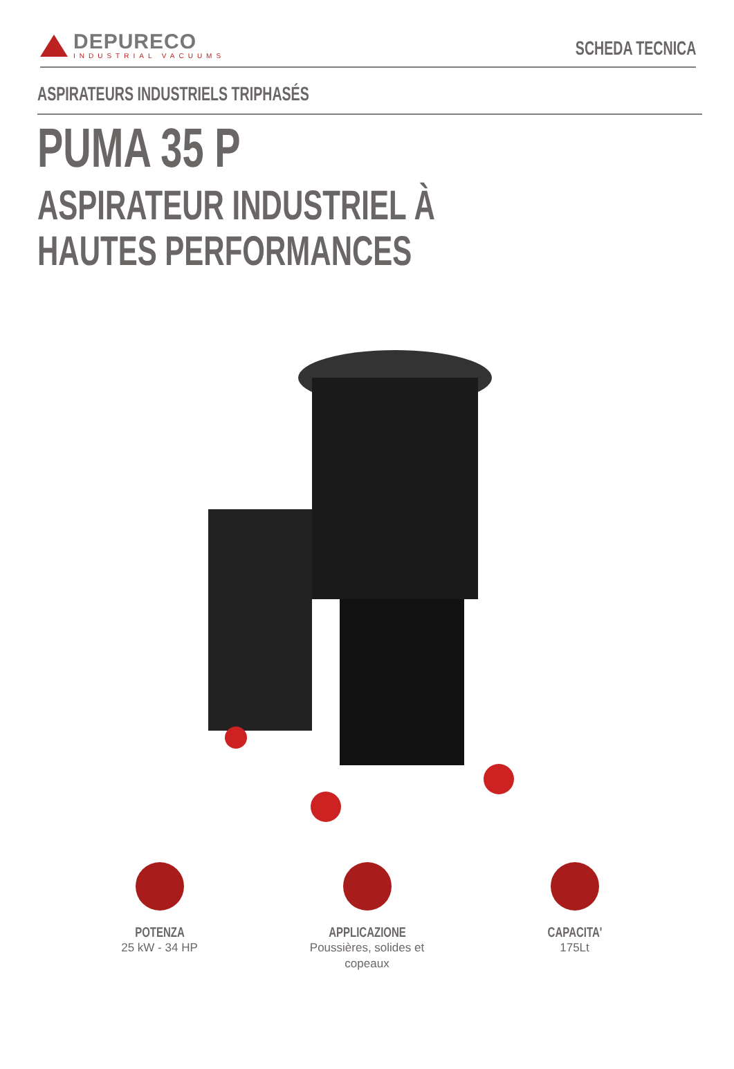DEPURECO
INDUSTRIAL VACUUMS
SCHEDA TECNICA
ASPIRATEURS INDUSTRIELS TRIPHASÉS
PUMA 35 P
ASPIRATEUR INDUSTRIEL À HAUTES PERFORMANCES
POTENZA
25 kW - 34 HP
APPLICAZIONE
Poussières, solides et copeaux
CAPACITA'
175Lt